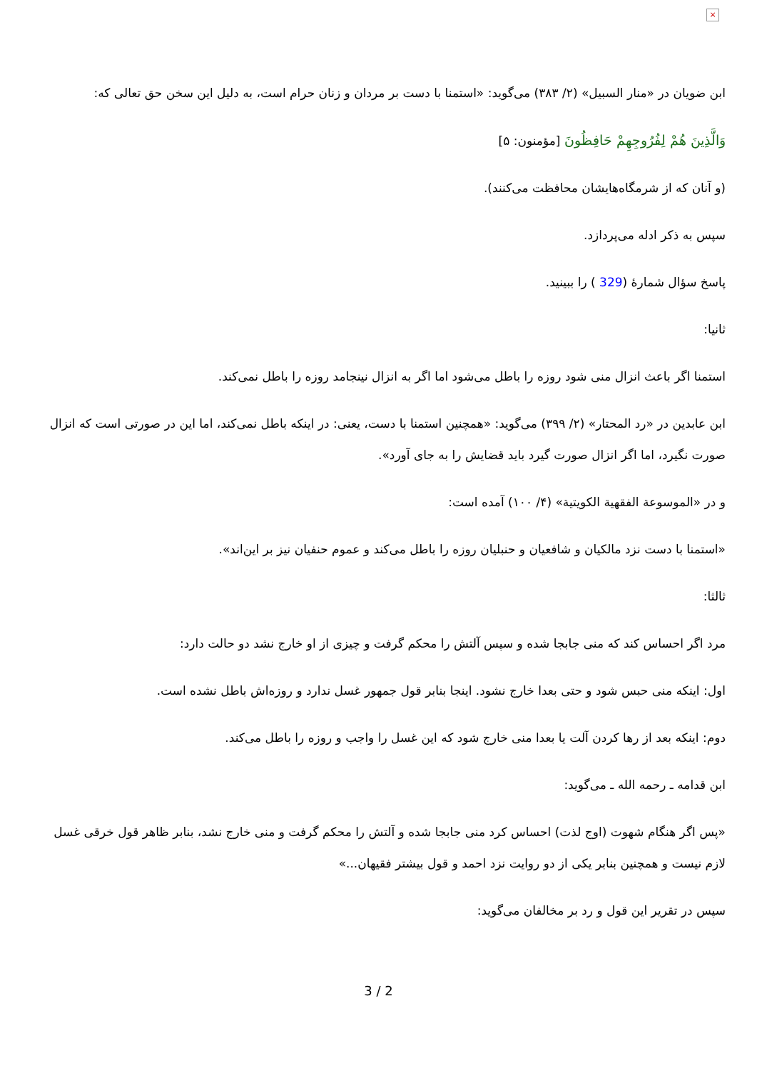×
ابن ضویان در «منار السبیل» (۲/ ۳۸۳) می‌گوید: «استمنا با دست بر مردان و زنان حرام است، به دلیل این سخن حق تعالی که:
وَالَّذِينَ هُمْ لِفُرُوجِهِمْ حَافِظُونَ [مؤمنون: ۵]
(و آنان که از شرمگاه‌هایشان محافظت می‌کنند).
سپس به ذکر ادله می‌پردازد.
پاسخ سؤال شمارۀ (329 ) را ببینید.
ثانیا:
استمنا اگر باعث انزال منی شود روزه را باطل می‌شود اما اگر به انزال نینجامد روزه را باطل نمی‌کند.
ابن عابدین در «رد المحتار» (۲/ ۳۹۹) می‌گوید: «همچنین استمنا با دست، یعنی: در اینکه باطل نمی‌کند، اما این در صورتی است که انزال صورت نگیرد، اما اگر انزال صورت گیرد باید قضایش را به جای آورد».
و در «الموسوعة الفقهية الكويتية» (۴/ ۱۰۰) آمده است:
«استمنا با دست نزد مالکیان و شافعیان و حنبلیان روزه را باطل می‌کند و عموم حنفیان نیز بر این‌اند».
ثالثا:
مرد اگر احساس کند که منی جابجا شده و سپس آلتش را محکم گرفت و چیزی از او خارج نشد دو حالت دارد:
اول: اینکه منی حبس شود و حتی بعدا خارج نشود. اینجا بنابر قول جمهور غسل ندارد و روزه‌اش باطل نشده است.
دوم: اینکه بعد از رها کردن آلت یا بعدا منی خارج شود که این غسل را واجب و روزه را باطل می‌کند.
ابن قدامه ـ رحمه الله ـ می‌گوید:
«پس اگر هنگام شهوت (اوج لذت) احساس کرد منی جابجا شده و آلتش را محکم گرفت و منی خارج نشد، بنابر ظاهر قول خرقی غسل لازم نیست و همچنین بنابر یکی از دو روایت نزد احمد و قول بیشتر فقیهان...»
سپس در تقریر این قول و رد بر مخالفان می‌گوید:
3 / 2